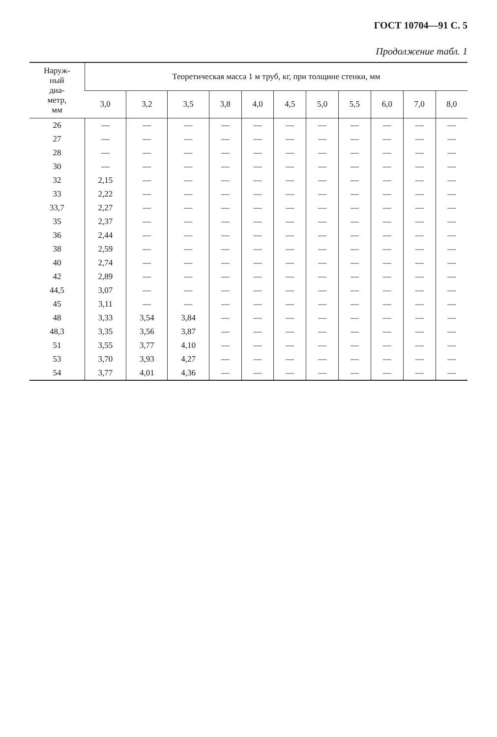ГОСТ 10704—91 С. 5
Продолжение табл. 1
| Наруж- ный диа- метр, мм | Теоретическая масса 1 м труб, кг, при толщине стенки, мм | | | | | | | | | | |
| --- | --- | --- | --- | --- | --- | --- | --- | --- | --- | --- | --- |
| | 3,0 | 3,2 | 3,5 | 3,8 | 4,0 | 4,5 | 5,0 | 5,5 | 6,0 | 7,0 | 8,0 |
| 26 | — | — | — | — | — | — | — | — | — | — | — |
| 27 | — | — | — | — | — | — | — | — | — | — | — |
| 28 | — | — | — | — | — | — | — | — | — | — | — |
| 30 | — | — | — | — | — | — | — | — | — | — | — |
| 32 | 2,15 | — | — | — | — | — | — | — | — | — | — |
| 33 | 2,22 | — | — | — | — | — | — | — | — | — | — |
| 33,7 | 2,27 | — | — | — | — | — | — | — | — | — | — |
| 35 | 2,37 | — | — | — | — | — | — | — | — | — | — |
| 36 | 2,44 | — | — | — | — | — | — | — | — | — | — |
| 38 | 2,59 | — | — | — | — | — | — | — | — | — | — |
| 40 | 2,74 | — | — | — | — | — | — | — | — | — | — |
| 42 | 2,89 | — | — | — | — | — | — | — | — | — | — |
| 44,5 | 3,07 | — | — | — | — | — | — | — | — | — | — |
| 45 | 3,11 | — | — | — | — | — | — | — | — | — | — |
| 48 | 3,33 | 3,54 | 3,84 | — | — | — | — | — | — | — | — |
| 48,3 | 3,35 | 3,56 | 3,87 | — | — | — | — | — | — | — | — |
| 51 | 3,55 | 3,77 | 4,10 | — | — | — | — | — | — | — | — |
| 53 | 3,70 | 3,93 | 4,27 | — | — | — | — | — | — | — | — |
| 54 | 3,77 | 4,01 | 4,36 | — | — | — | — | — | — | — | — |